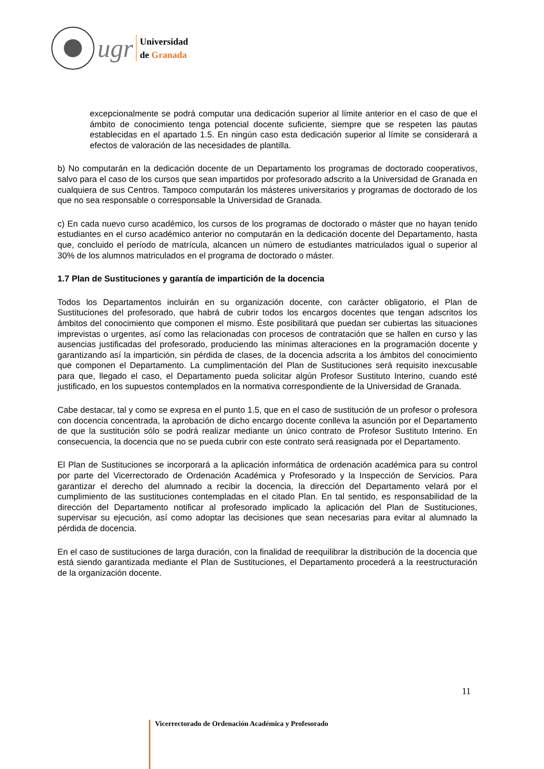ugr
Universidad
de Granada
excepcionalmente se podrá computar una dedicación superior al límite anterior en el caso de que el ámbito de conocimiento tenga potencial docente suficiente, siempre que se respeten las pautas establecidas en el apartado 1.5. En ningún caso esta dedicación superior al límite se considerará a efectos de valoración de las necesidades de plantilla.
b) No computarán en la dedicación docente de un Departamento los programas de doctorado cooperativos, salvo para el caso de los cursos que sean impartidos por profesorado adscrito a la Universidad de Granada en cualquiera de sus Centros. Tampoco computarán los másteres universitarios y programas de doctorado de los que no sea responsable o corresponsable la Universidad de Granada.
c) En cada nuevo curso académico, los cursos de los programas de doctorado o máster que no hayan tenido estudiantes en el curso académico anterior no computarán en la dedicación docente del Departamento, hasta que, concluido el período de matrícula, alcancen un número de estudiantes matriculados igual o superior al 30% de los alumnos matriculados en el programa de doctorado o máster.
1.7 Plan de Sustituciones y garantía de impartición de la docencia
Todos los Departamentos incluirán en su organización docente, con carácter obligatorio, el Plan de Sustituciones del profesorado, que habrá de cubrir todos los encargos docentes que tengan adscritos los ámbitos del conocimiento que componen el mismo. Éste posibilitará que puedan ser cubiertas las situaciones imprevistas o urgentes, así como las relacionadas con procesos de contratación que se hallen en curso y las ausencias justificadas del profesorado, produciendo las mínimas alteraciones en la programación docente y garantizando así la impartición, sin pérdida de clases, de la docencia adscrita a los ámbitos del conocimiento que componen el Departamento. La cumplimentación del Plan de Sustituciones será requisito inexcusable para que, llegado el caso, el Departamento pueda solicitar algún Profesor Sustituto Interino, cuando esté justificado, en los supuestos contemplados en la normativa correspondiente de la Universidad de Granada.
Cabe destacar, tal y como se expresa en el punto 1.5, que en el caso de sustitución de un profesor o profesora con docencia concentrada, la aprobación de dicho encargo docente conlleva la asunción por el Departamento de que la sustitución sólo se podrá realizar mediante un único contrato de Profesor Sustituto Interino. En consecuencia, la docencia que no se pueda cubrir con este contrato será reasignada por el Departamento.
El Plan de Sustituciones se incorporará a la aplicación informática de ordenación académica para su control por parte del Vicerrectorado de Ordenación Académica y Profesorado y la Inspección de Servicios. Para garantizar el derecho del alumnado a recibir la docencia, la dirección del Departamento velará por el cumplimiento de las sustituciones contempladas en el citado Plan. En tal sentido, es responsabilidad de la dirección del Departamento notificar al profesorado implicado la aplicación del Plan de Sustituciones, supervisar su ejecución, así como adoptar las decisiones que sean necesarias para evitar al alumnado la pérdida de docencia.
En el caso de sustituciones de larga duración, con la finalidad de reequilibrar la distribución de la docencia que está siendo garantizada mediante el Plan de Sustituciones, el Departamento procederá a la reestructuración de la organización docente.
11
Vicerrectorado de Ordenación Académica y Profesorado